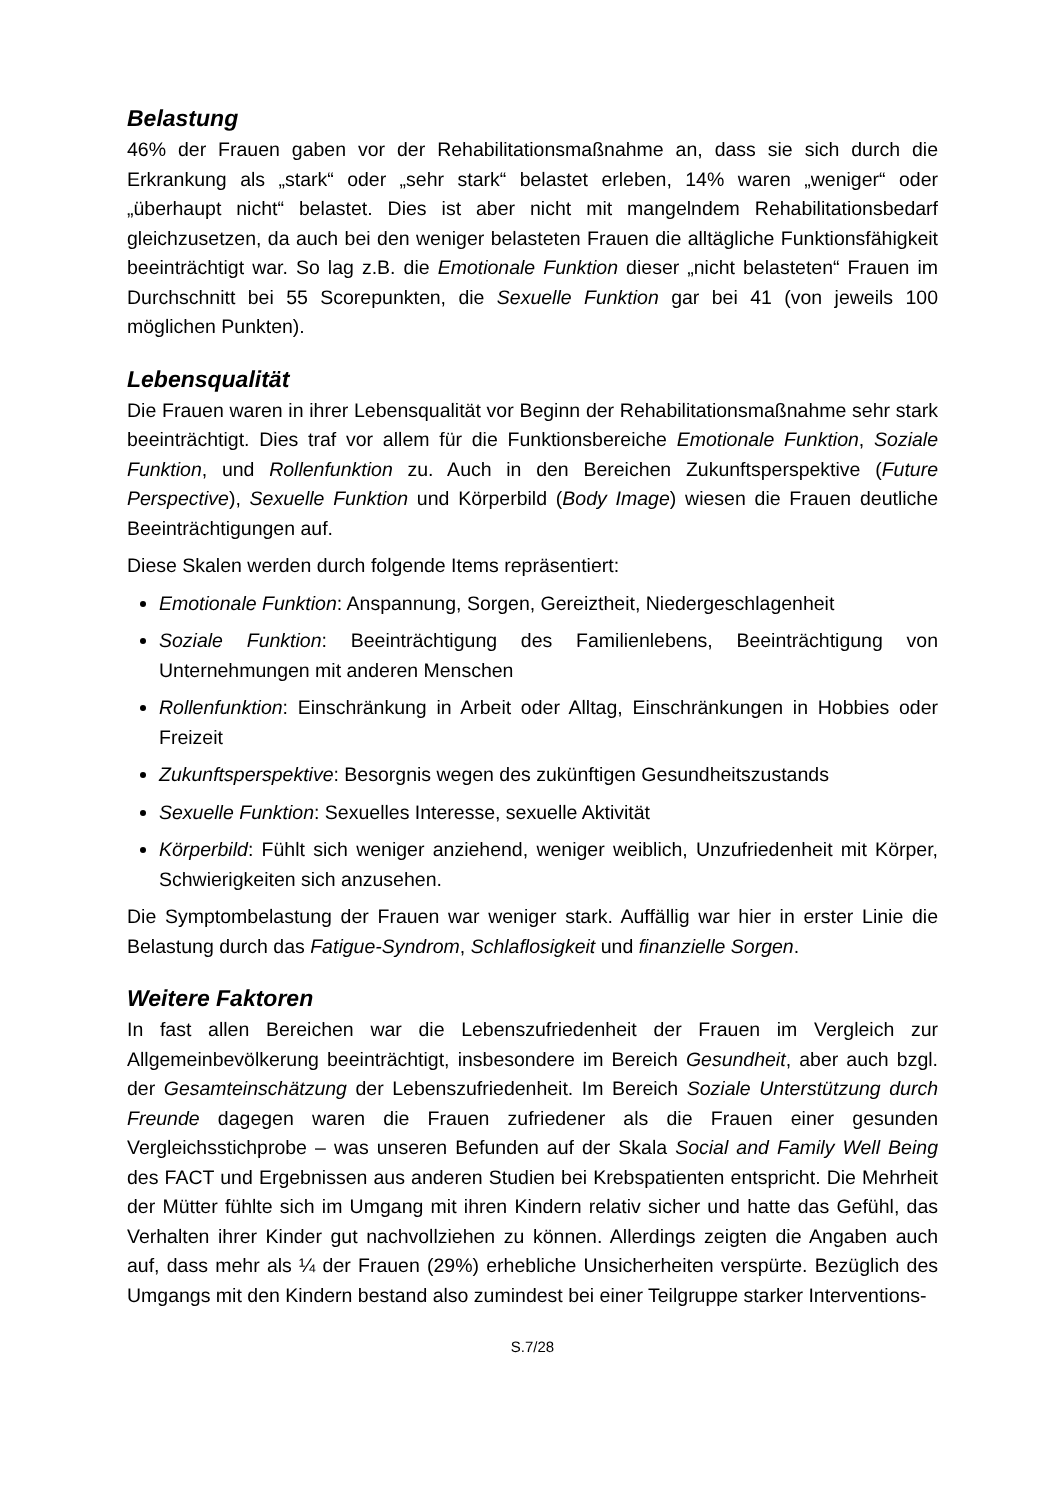Belastung
46% der Frauen gaben vor der Rehabilitationsmaßnahme an, dass sie sich durch die Erkrankung als „stark“ oder „sehr stark“ belastet erleben, 14% waren „weniger“ oder „überhaupt nicht“ belastet. Dies ist aber nicht mit mangelndem Rehabilitationsbedarf gleichzusetzen, da auch bei den weniger belasteten Frauen die alltägliche Funktionsfähigkeit beeinträchtigt war. So lag z.B. die Emotionale Funktion dieser „nicht belasteten“ Frauen im Durchschnitt bei 55 Scorepunkten, die Sexuelle Funktion gar bei 41 (von jeweils 100 möglichen Punkten).
Lebensqualität
Die Frauen waren in ihrer Lebensqualität vor Beginn der Rehabilitationsmaßnahme sehr stark beeinträchtigt. Dies traf vor allem für die Funktionsbereiche Emotionale Funktion, Soziale Funktion, und Rollenfunktion zu. Auch in den Bereichen Zukunftsperspektive (Future Perspective), Sexuelle Funktion und Körperbild (Body Image) wiesen die Frauen deutliche Beeinträchtigungen auf.
Diese Skalen werden durch folgende Items repräsentiert:
Emotionale Funktion: Anspannung, Sorgen, Gereiztheit, Niedergeschlagenheit
Soziale Funktion: Beeinträchtigung des Familienlebens, Beeinträchtigung von Unternehmungen mit anderen Menschen
Rollenfunktion: Einschränkung in Arbeit oder Alltag, Einschränkungen in Hobbies oder Freizeit
Zukunftsperspektive: Besorgnis wegen des zukünftigen Gesundheitszustands
Sexuelle Funktion: Sexuelles Interesse, sexuelle Aktivität
Körperbild: Fühlt sich weniger anziehend, weniger weiblich, Unzufriedenheit mit Körper, Schwierigkeiten sich anzusehen.
Die Symptombelastung der Frauen war weniger stark. Auffällig war hier in erster Linie die Belastung durch das Fatigue-Syndrom, Schlaflosigkeit und finanzielle Sorgen.
Weitere Faktoren
In fast allen Bereichen war die Lebenszufriedenheit der Frauen im Vergleich zur Allgemeinbevölkerung beeinträchtigt, insbesondere im Bereich Gesundheit, aber auch bzgl. der Gesamteinschätzung der Lebenszufriedenheit. Im Bereich Soziale Unterstützung durch Freunde dagegen waren die Frauen zufriedener als die Frauen einer gesunden Vergleichsstichprobe – was unseren Befunden auf der Skala Social and Family Well Being des FACT und Ergebnissen aus anderen Studien bei Krebspatienten entspricht. Die Mehrheit der Mütter fühlte sich im Umgang mit ihren Kindern relativ sicher und hatte das Gefühl, das Verhalten ihrer Kinder gut nachvollziehen zu können. Allerdings zeigten die Angaben auch auf, dass mehr als ¼ der Frauen (29%) erhebliche Unsicherheiten verspürte. Bezüglich des Umgangs mit den Kindern bestand also zumindest bei einer Teilgruppe starker Interventions-
S.7/28